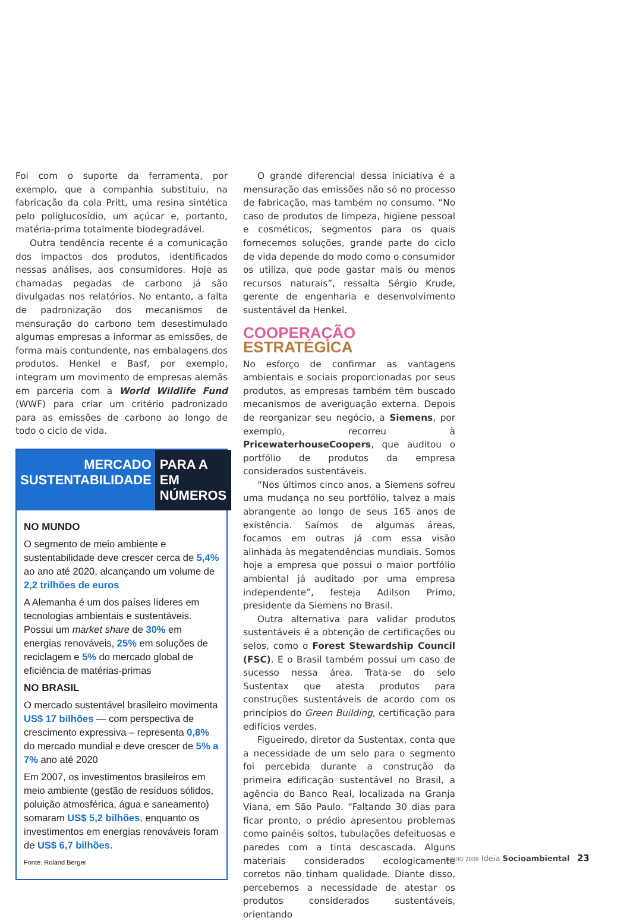Foi com o suporte da ferramenta, por exemplo, que a companhia substituiu, na fabricação da cola Pritt, uma resina sintética pelo poliglucosídio, um açúcar e, portanto, matéria-prima totalmente biodegradável.
Outra tendência recente é a comunicação dos impactos dos produtos, identificados nessas análises, aos consumidores. Hoje as chamadas pegadas de carbono já são divulgadas nos relatórios. No entanto, a falta de padronização dos mecanismos de mensuração do carbono tem desestimulado algumas empresas a informar as emissões, de forma mais contundente, nas embalagens dos produtos. Henkel e Basf, por exemplo, integram um movimento de empresas alemãs em parceria com a World Wildlife Fund (WWF) para criar um critério padronizado para as emissões de carbono ao longo de todo o ciclo de vida.
MERCADO
SUSTENTABILIDADE
PARA A
EM NÚMEROS
NO MUNDO
O segmento de meio ambiente e sustentabilidade deve crescer cerca de 5,4% ao ano até 2020, alcançando um volume de 2,2 trilhões de euros
A Alemanha é um dos países líderes em tecnologias ambientais e sustentáveis. Possui um market share de 30% em energias renováveis, 25% em soluções de reciclagem e 5% do mercado global de eficiência de matérias-primas
NO BRASIL
O mercado sustentável brasileiro movimenta US$ 17 bilhões — com perspectiva de crescimento expressiva – representa 0,8% do mercado mundial e deve crescer de 5% a 7% ano até 2020
Em 2007, os investimentos brasileiros em meio ambiente (gestão de resíduos sólidos, poluição atmosférica, água e saneamento) somaram US$ 5,2 bilhões, enquanto os investimentos em energias renováveis foram de US$ 6,7 bilhões.
Fonte: Roland Berger
O grande diferencial dessa iniciativa é a mensuração das emissões não só no processo de fabricação, mas também no consumo. “No caso de produtos de limpeza, higiene pessoal e cosméticos, segmentos para os quais fornecemos soluções, grande parte do ciclo de vida depende do modo como o consumidor os utiliza, que pode gastar mais ou menos recursos naturais”, ressalta Sérgio Krude, gerente de engenharia e desenvolvimento sustentável da Henkel.
COOPERAÇÃO
ESTRATÉGICA
No esforço de confirmar as vantagens ambientais e sociais proporcionadas por seus produtos, as empresas também têm buscado mecanismos de averiguação externa. Depois de reorganizar seu negócio, a Siemens, por exemplo, recorreu à PricewaterhouseCoopers, que auditou o portfólio de produtos da empresa considerados sustentáveis.
“Nos últimos cinco anos, a Siemens sofreu uma mudança no seu portfólio, talvez a mais abrangente ao longo de seus 165 anos de existência. Saímos de algumas áreas, focamos em outras já com essa visão alinhada às megatendências mundiais. Somos hoje a empresa que possui o maior portfólio ambiental já auditado por uma empresa independente”, festeja Adilson Primo, presidente da Siemens no Brasil.
Outra alternativa para validar produtos sustentáveis é a obtenção de certificações ou selos, como o Forest Stewardship Council (FSC). E o Brasil também possui um caso de sucesso nessa área. Trata-se do selo Sustentax que atesta produtos para construções sustentáveis de acordo com os princípios do Green Building, certificação para edifícios verdes.
Figueiredo, diretor da Sustentax, conta que a necessidade de um selo para o segmento foi percebida durante a construção da primeira edificação sustentável no Brasil, a agência do Banco Real, localizada na Granja Viana, em São Paulo. “Faltando 30 dias para ficar pronto, o prédio apresentou problemas como painéis soltos, tubulações defeituosas e paredes com a tinta descascada. Alguns materiais considerados ecologicamente corretos não tinham qualidade. Diante disso, percebemos a necessidade de atestar os produtos considerados sustentáveis, orientando
JUNHO 2009 Ideia Socioambiental 23